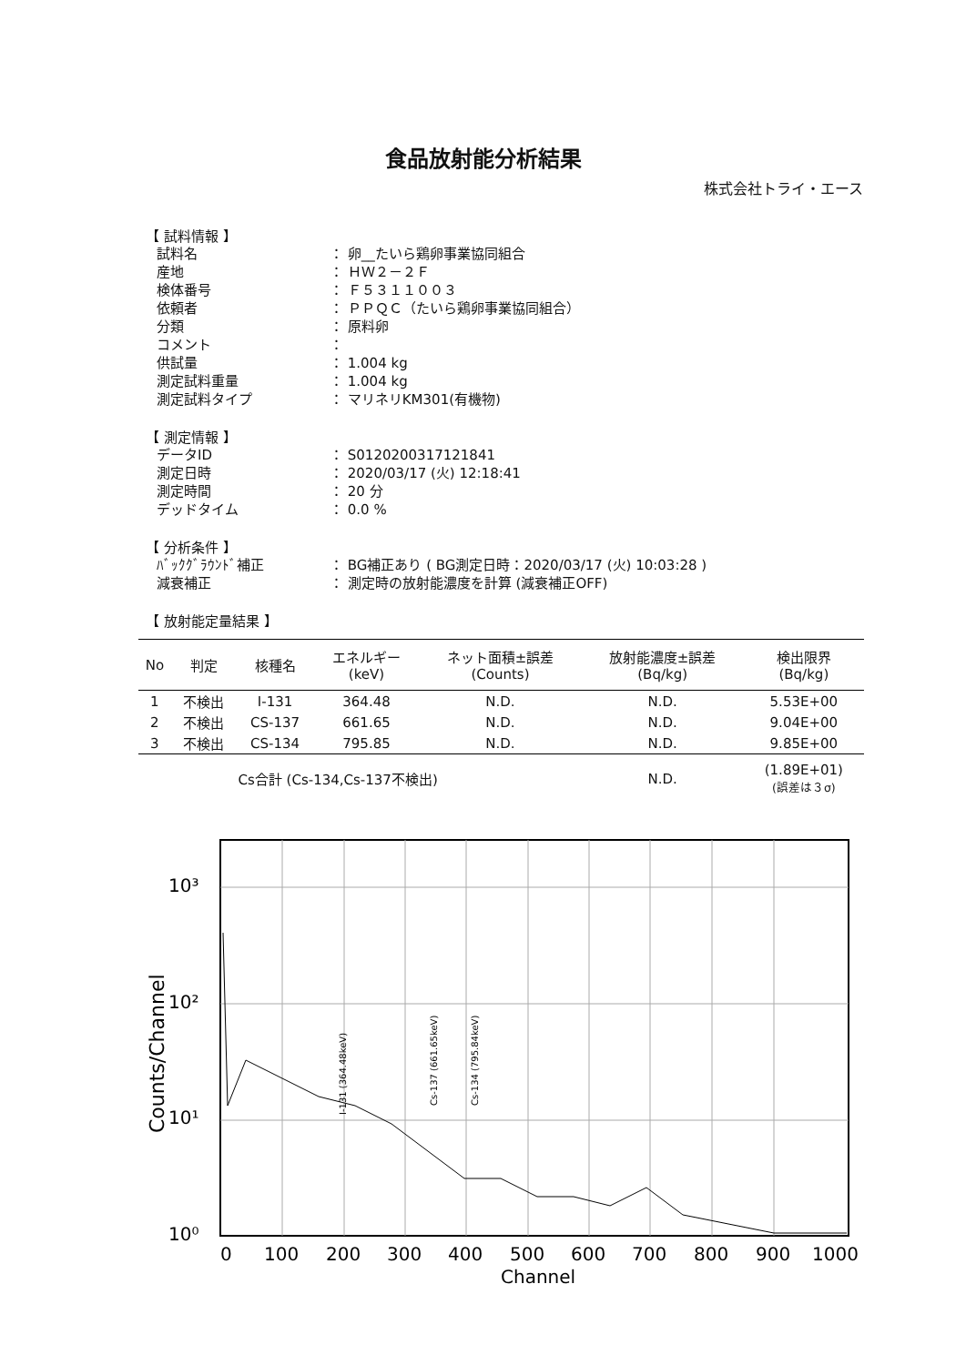食品放射能分析結果
株式会社トライ・エース
【 試料情報 】
試料名 ： 卵__たいら鶏卵事業協同組合
産地 ： ＨＷ２－２Ｆ
検体番号 ： Ｆ５３１１００３
依頼者 ： ＰＰＱＣ（たいら鶏卵事業協同組合）
分類 ： 原料卵
コメント ：
供試量 ： 1.004 kg
測定試料重量 ： 1.004 kg
測定試料タイプ ： マリネリKM301(有機物)
【 測定情報 】
データID ： S0120200317121841
測定日時 ： 2020/03/17 (火) 12:18:41
測定時間 ： 20 分
デッドタイム ： 0.0 %
【 分析条件 】
ﾊﾞｯｸｸﾞﾗｳﾝﾄﾞ補正 ： BG補正あり ( BG測定日時：2020/03/17 (火) 10:03:28 )
減衰補正 ： 測定時の放射能濃度を計算 (減衰補正OFF)
【 放射能定量結果 】
| No | 判定 | 核種名 | エネルギー (keV) | ネット面積±誤差 (Counts) | 放射能濃度±誤差 (Bq/kg) | 検出限界 (Bq/kg) |
| --- | --- | --- | --- | --- | --- | --- |
| 1 | 不検出 | I-131 | 364.48 | N.D. | N.D. | 5.53E+00 |
| 2 | 不検出 | CS-137 | 661.65 | N.D. | N.D. | 9.04E+00 |
| 3 | 不検出 | CS-134 | 795.85 | N.D. | N.D. | 9.85E+00 |
| | | Cs合計 (Cs-134,Cs-137不検出) | | | N.D. | (1.89E+01) (誤差は３σ) |
Counts/Channel
10³
10²
10¹
10⁰
0
100
200
300
400
500
600
700
800
900
1000
Channel
I-131 (364.48keV)
Cs-137 (661.65keV)
Cs-134 (795.84keV)